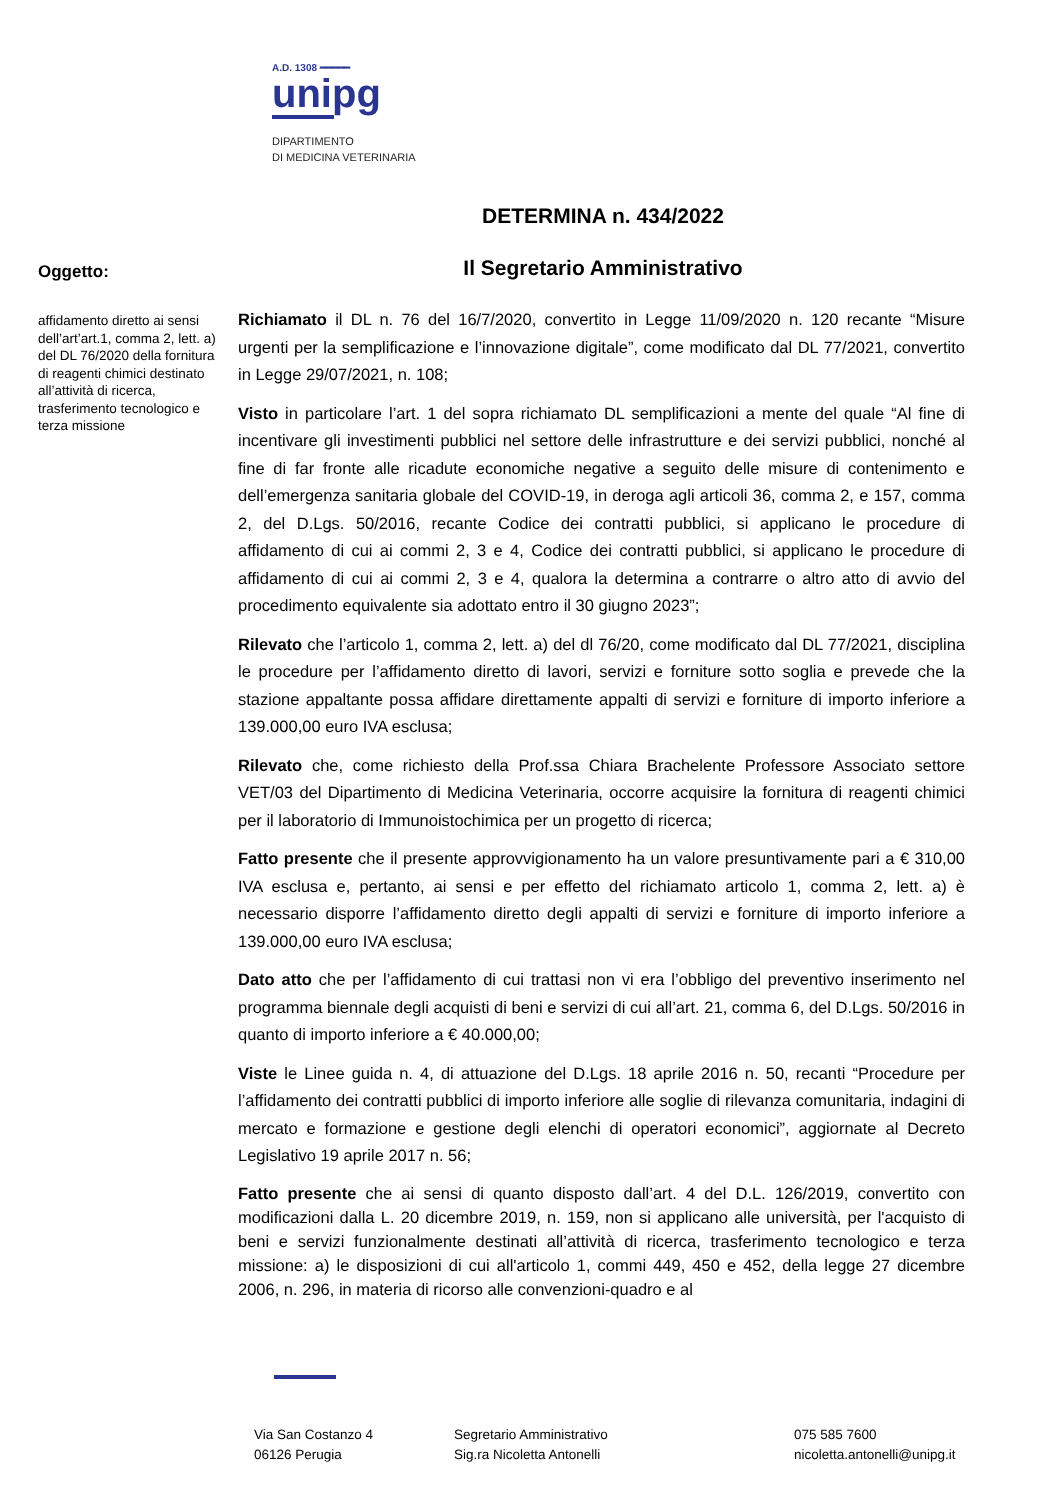A.D. 1308 ━━━━━
unipg
DIPARTIMENTO
DI MEDICINA VETERINARIA
DETERMINA n. 434/2022
Il Segretario Amministrativo
Oggetto:
affidamento diretto ai sensi dell’art’art.1, comma 2, lett. a) del DL 76/2020 della fornitura di reagenti chimici destinato all’attività di ricerca, trasferimento tecnologico e terza missione
Richiamato il DL n. 76 del 16/7/2020, convertito in Legge 11/09/2020 n. 120 recante “Misure urgenti per la semplificazione e l’innovazione digitale”, come modificato dal DL 77/2021, convertito in Legge 29/07/2021, n. 108;
Visto in particolare l’art. 1 del sopra richiamato DL semplificazioni a mente del quale “Al fine di incentivare gli investimenti pubblici nel settore delle infrastrutture e dei servizi pubblici, nonché al fine di far fronte alle ricadute economiche negative a seguito delle misure di contenimento e dell’emergenza sanitaria globale del COVID-19, in deroga agli articoli 36, comma 2, e 157, comma 2, del D.Lgs. 50/2016, recante Codice dei contratti pubblici, si applicano le procedure di affidamento di cui ai commi 2, 3 e 4, Codice dei contratti pubblici, si applicano le procedure di affidamento di cui ai commi 2, 3 e 4, qualora la determina a contrarre o altro atto di avvio del procedimento equivalente sia adottato entro il 30 giugno 2023”;
Rilevato che l’articolo 1, comma 2, lett. a) del dl 76/20, come modificato dal DL 77/2021, disciplina le procedure per l’affidamento diretto di lavori, servizi e forniture sotto soglia e prevede che la stazione appaltante possa affidare direttamente appalti di servizi e forniture di importo inferiore a 139.000,00 euro IVA esclusa;
Rilevato che, come richiesto della Prof.ssa Chiara Brachelente Professore Associato settore VET/03 del Dipartimento di Medicina Veterinaria, occorre acquisire la fornitura di reagenti chimici per il laboratorio di Immunoistochimica per un progetto di ricerca;
Fatto presente che il presente approvvigionamento ha un valore presuntivamente pari a € 310,00 IVA esclusa e, pertanto, ai sensi e per effetto del richiamato articolo 1, comma 2, lett. a) è necessario disporre l’affidamento diretto degli appalti di servizi e forniture di importo inferiore a 139.000,00 euro IVA esclusa;
Dato atto che per l’affidamento di cui trattasi non vi era l’obbligo del preventivo inserimento nel programma biennale degli acquisti di beni e servizi di cui all’art. 21, comma 6, del D.Lgs. 50/2016 in quanto di importo inferiore a € 40.000,00;
Viste le Linee guida n. 4, di attuazione del D.Lgs. 18 aprile 2016 n. 50, recanti “Procedure per l’affidamento dei contratti pubblici di importo inferiore alle soglie di rilevanza comunitaria, indagini di mercato e formazione e gestione degli elenchi di operatori economici”, aggiornate al Decreto Legislativo 19 aprile 2017 n. 56;
Fatto presente che ai sensi di quanto disposto dall’art. 4 del D.L. 126/2019, convertito con modificazioni dalla L. 20 dicembre 2019, n. 159, non si applicano alle università, per l'acquisto di beni e servizi funzionalmente destinati all’attività di ricerca, trasferimento tecnologico e terza missione: a) le disposizioni di cui all'articolo 1, commi 449, 450 e 452, della legge 27 dicembre 2006, n. 296, in materia di ricorso alle convenzioni-quadro e al
Via San Costanzo 4
06126 Perugia
Segretario Amministrativo
Sig.ra Nicoletta Antonelli
075 585 7600
nicoletta.antonelli@unipg.it